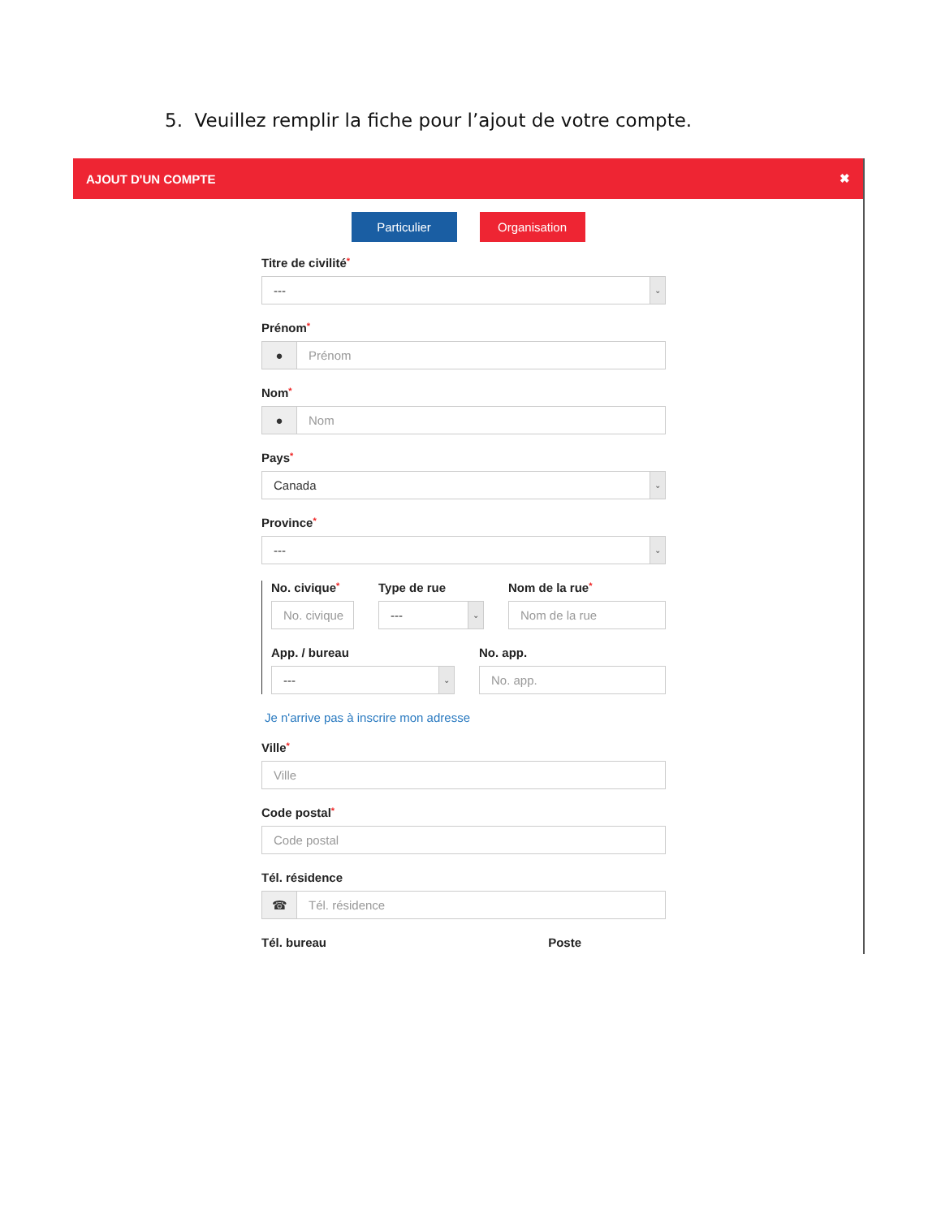5. Veuillez remplir la fiche pour l’ajout de votre compte.
AJOUT D'UN COMPTE ✖
Particulier Organisation
Titre de civilité*
--- ⌄
Prénom*
● Prénom
Nom*
● Nom
Pays*
Canada ⌄
Province*
--- ⌄
No. civique*
No. civique
Type de rue
--- ⌄
Nom de la rue*
Nom de la rue
App. / bureau
--- ⌄
No. app.
No. app.
Je n'arrive pas à inscrire mon adresse
Ville*
Ville
Code postal*
Code postal
Tél. résidence
☎ Tél. résidence
Tél. bureau Poste